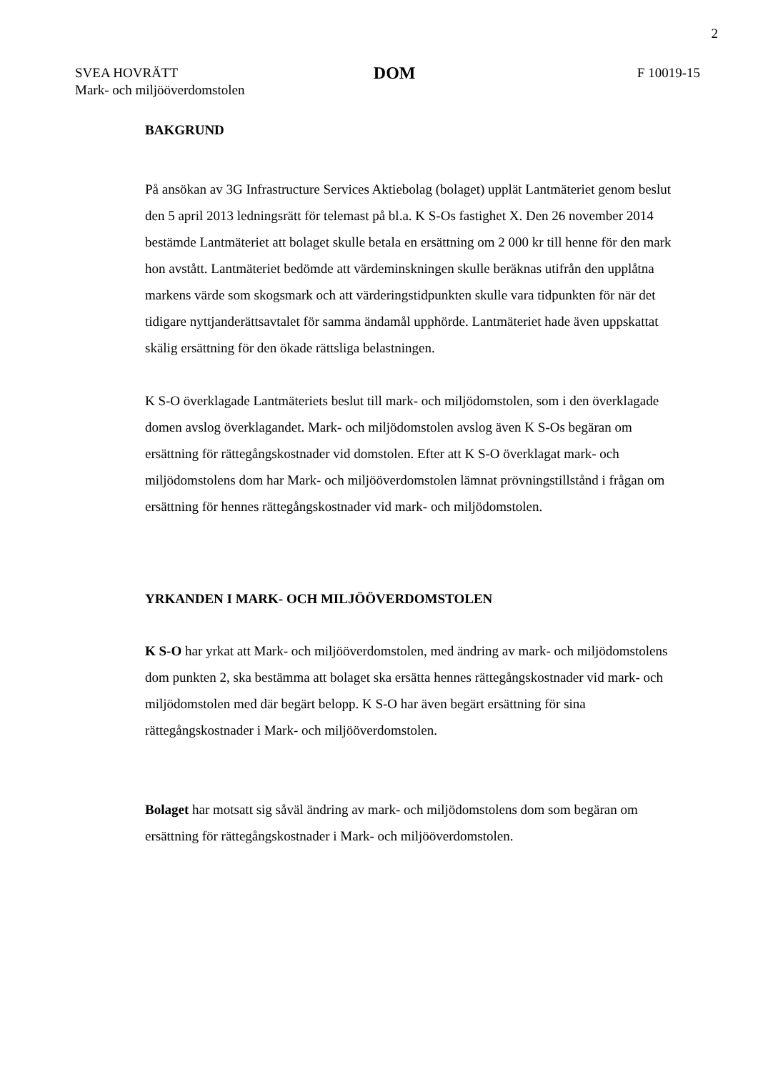2
SVEA HOVRÄTT
Mark- och miljööverdomstolen
DOM
F 10019-15
BAKGRUND
På ansökan av 3G Infrastructure Services Aktiebolag (bolaget) upplät Lantmäteriet genom beslut den 5 april 2013 ledningsrätt för telemast på bl.a. K S-Os fastighet X. Den 26 november 2014 bestämde Lantmäteriet att bolaget skulle betala en ersättning om 2 000 kr till henne för den mark hon avstått. Lantmäteriet bedömde att värdeminskningen skulle beräknas utifrån den upplåtna markens värde som skogsmark och att värderingstidpunkten skulle vara tidpunkten för när det tidigare nyttjanderättsavtalet för samma ändamål upphörde. Lantmäteriet hade även uppskattat skälig ersättning för den ökade rättsliga belastningen.
K S-O överklagade Lantmäteriets beslut till mark- och miljödomstolen, som i den överklagade domen avslog överklagandet. Mark- och miljödomstolen avslog även K S-Os begäran om ersättning för rättegångskostnader vid domstolen. Efter att K S-O överklagat mark- och miljödomstolens dom har Mark- och miljööverdomstolen lämnat prövningstillstånd i frågan om ersättning för hennes rättegångskostnader vid mark- och miljödomstolen.
YRKANDEN I MARK- OCH MILJÖÖVERDOMSTOLEN
K S-O har yrkat att Mark- och miljööverdomstolen, med ändring av mark- och miljödomstolens dom punkten 2, ska bestämma att bolaget ska ersätta hennes rättegångskostnader vid mark- och miljödomstolen med där begärt belopp. K S-O har även begärt ersättning för sina rättegångskostnader i Mark- och miljööverdomstolen.
Bolaget har motsatt sig såväl ändring av mark- och miljödomstolens dom som begäran om ersättning för rättegångskostnader i Mark- och miljööverdomstolen.